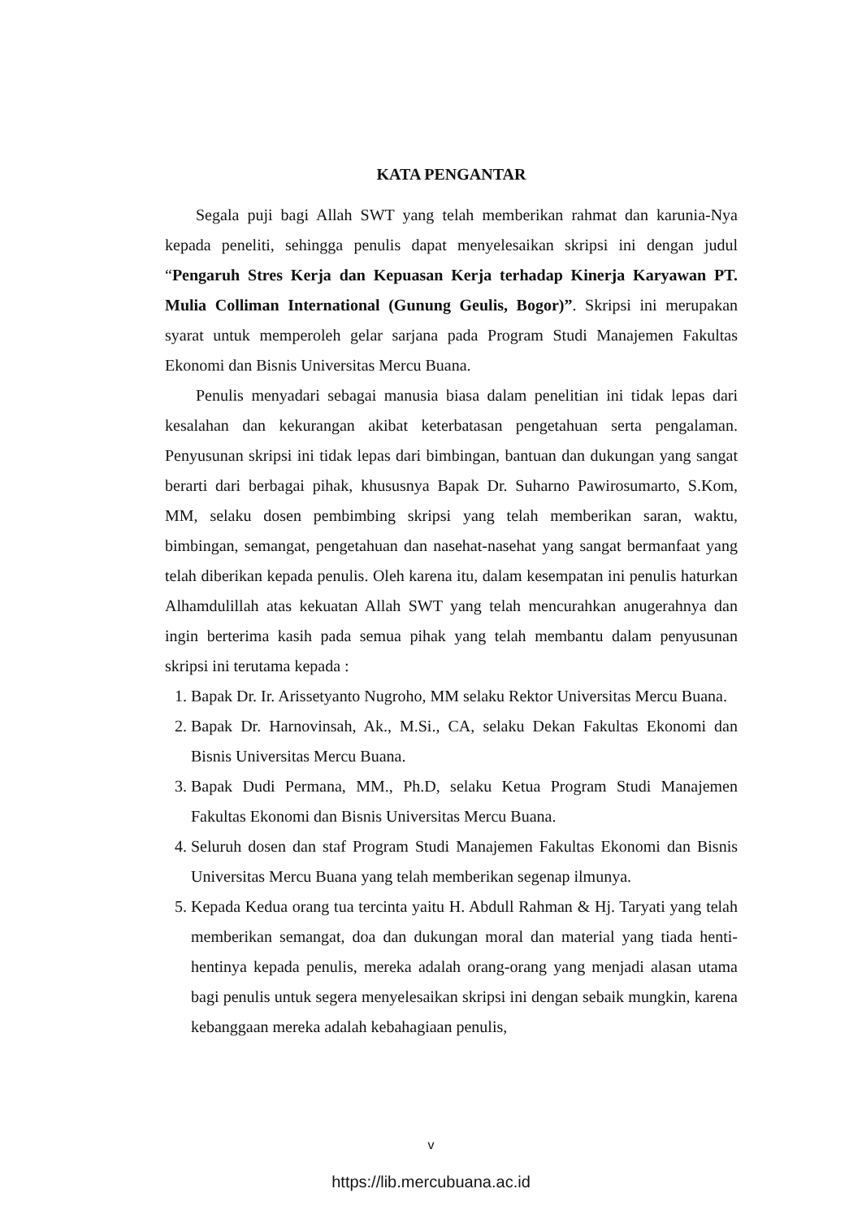KATA PENGANTAR
Segala puji bagi Allah SWT yang telah memberikan rahmat dan karunia-Nya kepada peneliti, sehingga penulis dapat menyelesaikan skripsi ini dengan judul “Pengaruh Stres Kerja dan Kepuasan Kerja terhadap Kinerja Karyawan PT. Mulia Colliman International (Gunung Geulis, Bogor)”. Skripsi ini merupakan syarat untuk memperoleh gelar sarjana pada Program Studi Manajemen Fakultas Ekonomi dan Bisnis Universitas Mercu Buana.
Penulis menyadari sebagai manusia biasa dalam penelitian ini tidak lepas dari kesalahan dan kekurangan akibat keterbatasan pengetahuan serta pengalaman. Penyusunan skripsi ini tidak lepas dari bimbingan, bantuan dan dukungan yang sangat berarti dari berbagai pihak, khususnya Bapak Dr. Suharno Pawirosumarto, S.Kom, MM, selaku dosen pembimbing skripsi yang telah memberikan saran, waktu, bimbingan, semangat, pengetahuan dan nasehat-nasehat yang sangat bermanfaat yang telah diberikan kepada penulis. Oleh karena itu, dalam kesempatan ini penulis haturkan Alhamdulillah atas kekuatan Allah SWT yang telah mencurahkan anugerahnya dan ingin berterima kasih pada semua pihak yang telah membantu dalam penyusunan skripsi ini terutama kepada :
1. Bapak Dr. Ir. Arissetyanto Nugroho, MM selaku Rektor Universitas Mercu Buana.
2. Bapak Dr. Harnovinsah, Ak., M.Si., CA, selaku Dekan Fakultas Ekonomi dan Bisnis Universitas Mercu Buana.
3. Bapak Dudi Permana, MM., Ph.D, selaku Ketua Program Studi Manajemen Fakultas Ekonomi dan Bisnis Universitas Mercu Buana.
4. Seluruh dosen dan staf Program Studi Manajemen Fakultas Ekonomi dan Bisnis Universitas Mercu Buana yang telah memberikan segenap ilmunya.
5. Kepada Kedua orang tua tercinta yaitu H. Abdull Rahman & Hj. Taryati yang telah memberikan semangat, doa dan dukungan moral dan material yang tiada henti-hentinya kepada penulis, mereka adalah orang-orang yang menjadi alasan utama bagi penulis untuk segera menyelesaikan skripsi ini dengan sebaik mungkin, karena kebanggaan mereka adalah kebahagiaan penulis,
v
https://lib.mercubuana.ac.id